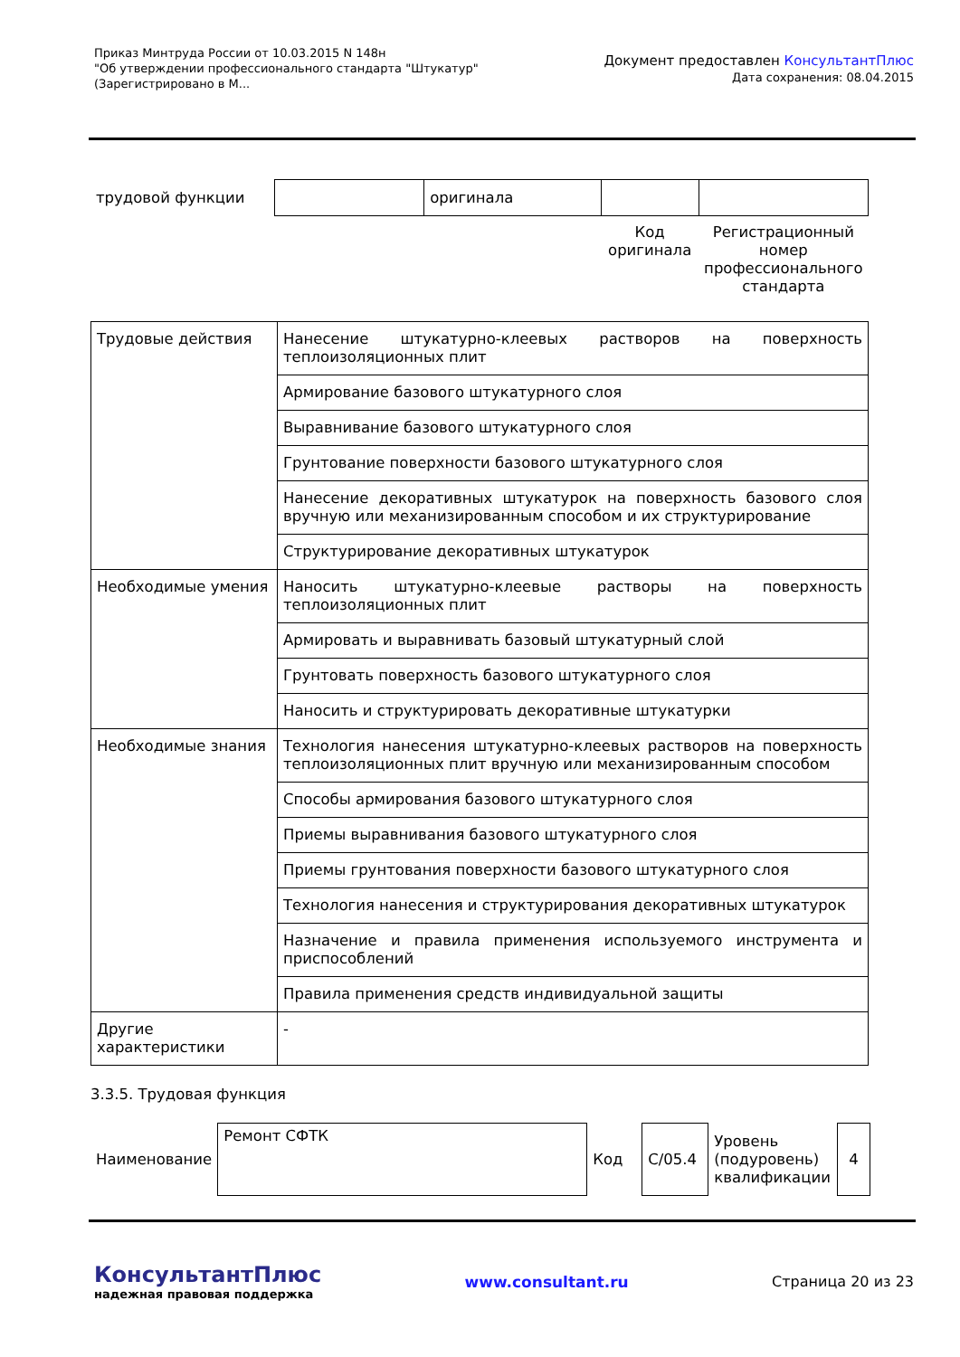Приказ Минтруда России от 10.03.2015 N 148н
"Об утверждении профессионального стандарта "Штукатур"
(Зарегистрировано в М...
Документ предоставлен КонсультантПлюс
Дата сохранения: 08.04.2015
| трудовой функции | | оригинала | | |
| | | | Код оригинала | Регистрационный номер профессионального стандарта |
| Трудовые действия | Нанесение штукатурно-клеевых растворов на поверхность теплоизоляционных плит |
| | Армирование базового штукатурного слоя |
| | Выравнивание базового штукатурного слоя |
| | Грунтование поверхности базового штукатурного слоя |
| | Нанесение декоративных штукатурок на поверхность базового слоя вручную или механизированным способом и их структурирование |
| | Структурирование декоративных штукатурок |
| Необходимые умения | Наносить штукатурно-клеевые растворы на поверхность теплоизоляционных плит |
| | Армировать и выравнивать базовый штукатурный слой |
| | Грунтовать поверхность базового штукатурного слоя |
| | Наносить и структурировать декоративные штукатурки |
| Необходимые знания | Технология нанесения штукатурно-клеевых растворов на поверхность теплоизоляционных плит вручную или механизированным способом |
| | Способы армирования базового штукатурного слоя |
| | Приемы выравнивания базового штукатурного слоя |
| | Приемы грунтования поверхности базового штукатурного слоя |
| | Технология нанесения и структурирования декоративных штукатурок |
| | Назначение и правила применения используемого инструмента и приспособлений |
| | Правила применения средств индивидуальной защиты |
| Другие характеристики | - |
3.3.5. Трудовая функция
| Наименование | Ремонт СФТК | Код | C/05.4 | Уровень (подуровень) квалификации | 4 |
КонсультантПлюс
надежная правовая поддержка
www.consultant.ru Страница 20 из 23